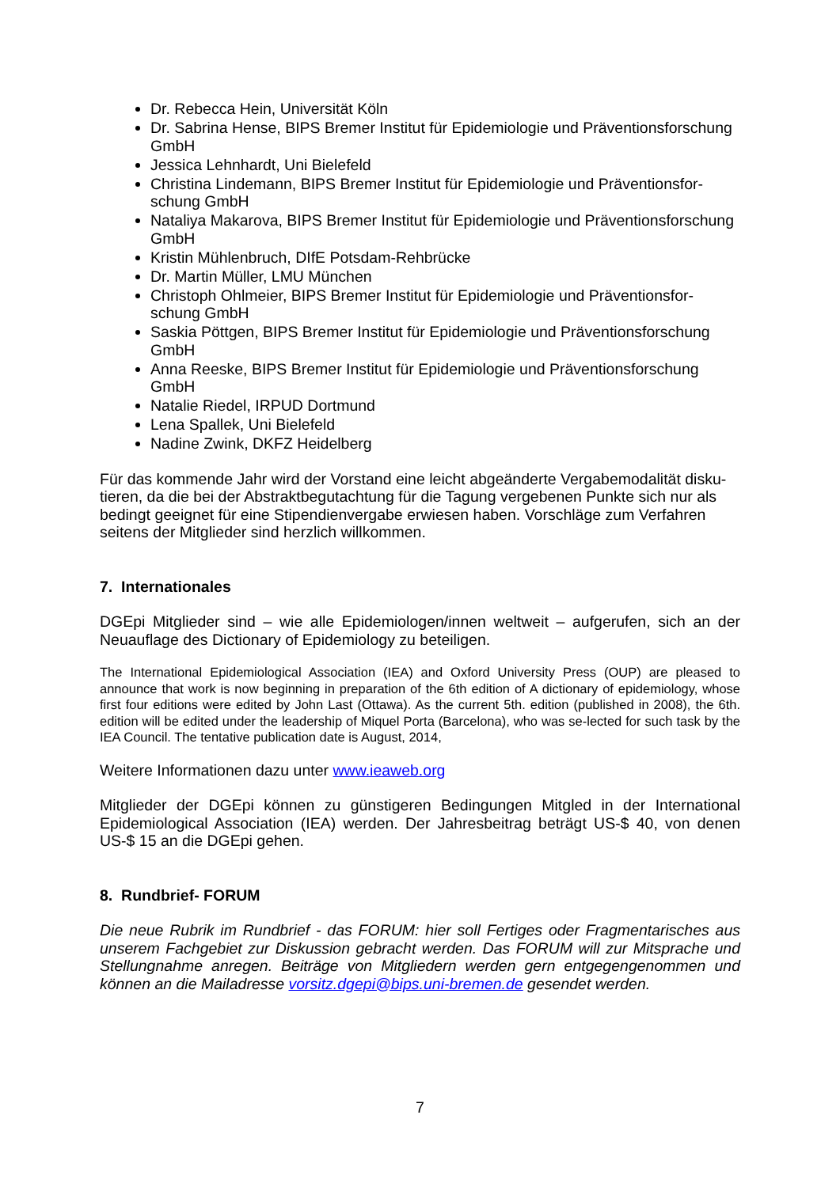Dr. Rebecca Hein, Universität Köln
Dr. Sabrina Hense, BIPS Bremer Institut für Epidemiologie und Präventionsforschung GmbH
Jessica Lehnhardt, Uni Bielefeld
Christina Lindemann, BIPS Bremer Institut für Epidemiologie und Präventionsfor-schung GmbH
Nataliya Makarova, BIPS Bremer Institut für Epidemiologie und Präventionsforschung GmbH
Kristin Mühlenbruch, DIfE Potsdam-Rehbrücke
Dr. Martin Müller, LMU München
Christoph Ohlmeier, BIPS Bremer Institut für Epidemiologie und Präventionsfor-schung GmbH
Saskia Pöttgen, BIPS Bremer Institut für Epidemiologie und Präventionsforschung GmbH
Anna Reeske, BIPS Bremer Institut für Epidemiologie und Präventionsforschung GmbH
Natalie Riedel, IRPUD Dortmund
Lena Spallek, Uni Bielefeld
Nadine Zwink, DKFZ Heidelberg
Für das kommende Jahr wird der Vorstand eine leicht abgeänderte Vergabemodalität disku-tieren, da die bei der Abstraktbegutachtung für die Tagung vergebenen Punkte sich nur als bedingt geeignet für eine Stipendienvergabe erwiesen haben. Vorschläge zum Verfahren seitens der Mitglieder sind herzlich willkommen.
7. Internationales
DGEpi Mitglieder sind – wie alle Epidemiologen/innen weltweit – aufgerufen, sich an der Neuauflage des Dictionary of Epidemiology zu beteiligen.
The International Epidemiological Association (IEA) and Oxford University Press (OUP) are pleased to announce that work is now beginning in preparation of the 6th edition of A dictionary of epidemiology, whose first four editions were edited by John Last (Ottawa). As the current 5th. edition (published in 2008), the 6th. edition will be edited under the leadership of Miquel Porta (Barcelona), who was se-lected for such task by the IEA Council. The tentative publication date is August, 2014,
Weitere Informationen dazu unter www.ieaweb.org
Mitglieder der DGEpi können zu günstigeren Bedingungen Mitgled in der International Epidemiological Association (IEA) werden. Der Jahresbeitrag beträgt US-$ 40, von denen US-$ 15 an die DGEpi gehen.
8. Rundbrief- FORUM
Die neue Rubrik im Rundbrief - das FORUM: hier soll Fertiges oder Fragmentarisches aus unserem Fachgebiet zur Diskussion gebracht werden. Das FORUM will zur Mitsprache und Stellungnahme anregen. Beiträge von Mitgliedern werden gern entgegengenommen und können an die Mailadresse vorsitz.dgepi@bips.uni-bremen.de gesendet werden.
7